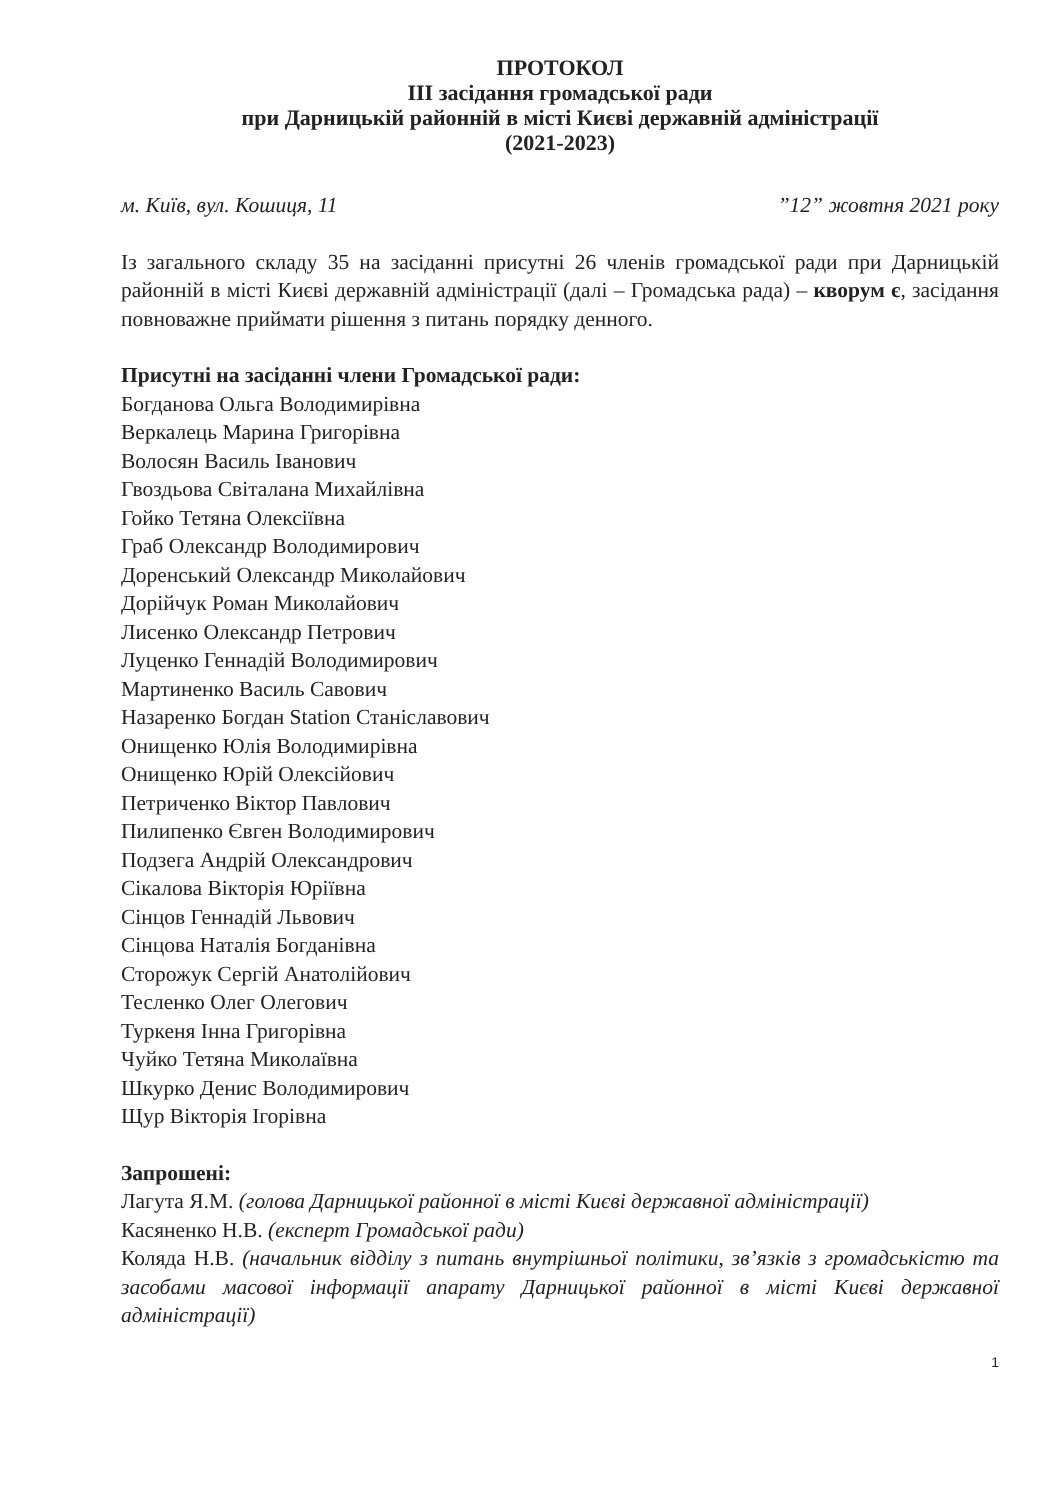ПРОТОКОЛ
ІІІ засідання громадської ради
при Дарницькій районній в місті Києві державній адміністрації
(2021-2023)
м. Київ, вул. Кошиця, 11”12” жовтня 2021 року
Із загального складу 35 на засіданні присутні 26 членів громадської ради при Дарницькій районній в місті Києві державній адміністрації (далі – Громадська рада) – кворум є, засідання повноважне приймати рішення з питань порядку денного.
Присутні на засіданні члени Громадської ради:
Богданова Ольга Володимирівна
Веркалець Марина Григорівна
Волосян Василь Іванович
Гвоздьова Світалана Михайлівна
Гойко Тетяна Олексіївна
Граб Олександр Володимирович
Доренський Олександр Миколайович
Дорійчук Роман Миколайович
Лисенко Олександр Петрович
Луценко Геннадій Володимирович
Мартиненко Василь Савович
Назаренко Богдан Station Станіславович
Онищенко Юлія Володимирівна
Онищенко Юрій Олексійович
Петриченко Віктор Павлович
Пилипенко Євген Володимирович
Подзега Андрій Олександрович
Сікалова Вікторія Юріївна
Сінцов Геннадій Львович
Сінцова Наталія Богданівна
Сторожук Сергій Анатолійович
Тесленко Олег Олегович
Туркеня Інна Григорівна
Чуйко Тетяна Миколаївна
Шкурко Денис Володимирович
Щур Вікторія Ігорівна
Запрошені:
Лагута Я.М. (голова Дарницької районної в місті Києві державної адміністрації)
Касяненко Н.В. (експерт Громадської ради)
Коляда Н.В. (начальник відділу з питань внутрішньої політики, зв’язків з громадськістю та засобами масової інформації апарату Дарницької районної в місті Києві державної адміністрації)
1